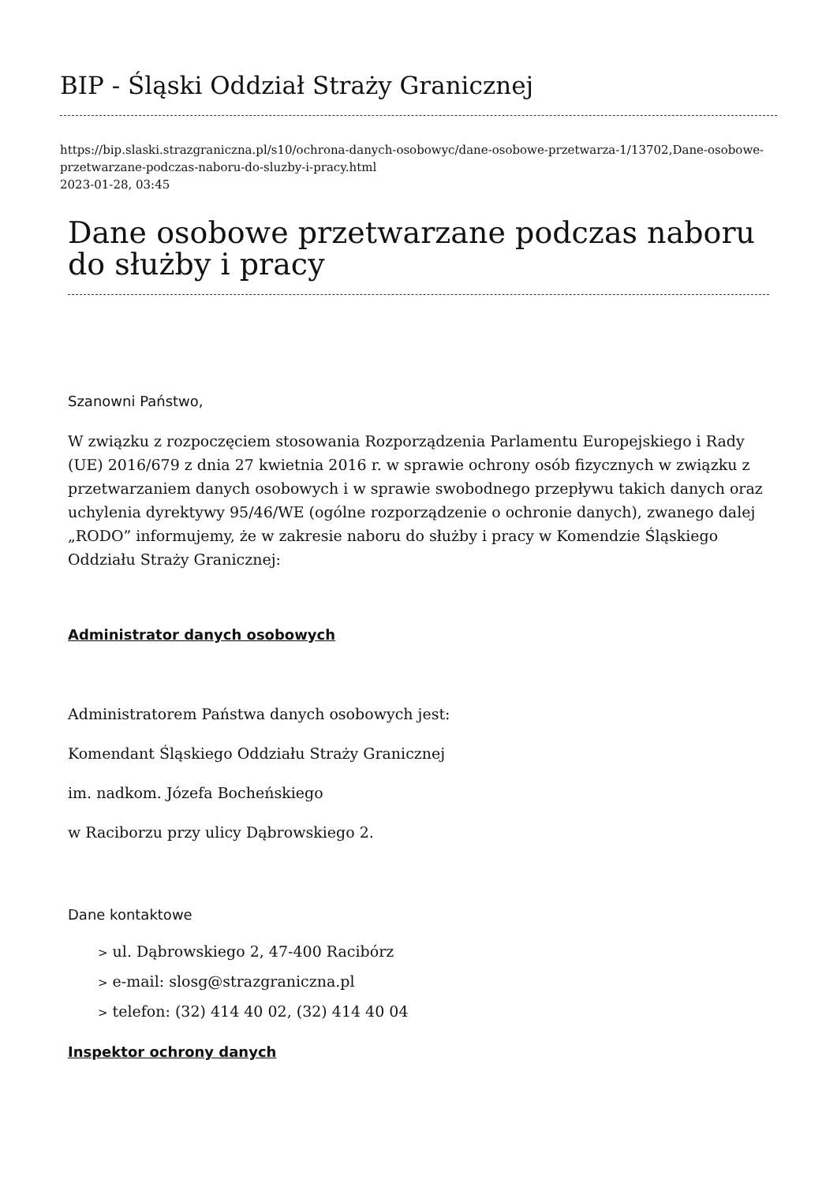BIP - Śląski Oddział Straży Granicznej
https://bip.slaski.strazgraniczna.pl/s10/ochrona-danych-osobowyc/dane-osobowe-przetwarza-1/13702,Dane-osobowe-przetwarzane-podczas-naboru-do-sluzby-i-pracy.html
2023-01-28, 03:45
Dane osobowe przetwarzane podczas naboru do służby i pracy
Szanowni Państwo,
W związku z rozpoczęciem stosowania Rozporządzenia Parlamentu Europejskiego i Rady (UE) 2016/679 z dnia 27 kwietnia 2016 r. w sprawie ochrony osób fizycznych w związku z przetwarzaniem danych osobowych i w sprawie swobodnego przepływu takich danych oraz uchylenia dyrektywy 95/46/WE (ogólne rozporządzenie o ochronie danych), zwanego dalej „RODO” informujemy, że w zakresie naboru do służby i pracy w Komendzie Śląskiego Oddziału Straży Granicznej:
Administrator danych osobowych
Administratorem Państwa danych osobowych jest:
Komendant Śląskiego Oddziału Straży Granicznej
im. nadkom. Józefa Bocheńskiego
w Raciborzu przy ulicy Dąbrowskiego 2.
Dane kontaktowe
> ul. Dąbrowskiego 2, 47-400 Racibórz
> e-mail: slosg@strazgraniczna.pl
> telefon: (32) 414 40 02, (32) 414 40 04
Inspektor ochrony danych